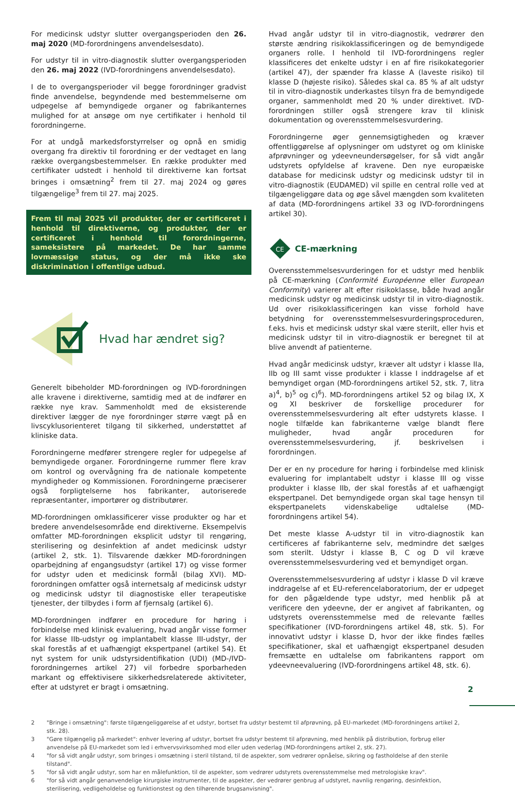For medicinsk udstyr slutter overgangsperioden den 26. maj 2020 (MD-forordningens anvendelsesdato).
For udstyr til in vitro-diagnostik slutter overgangsperioden den 26. maj 2022 (IVD-forordningens anvendelsesdato).
I de to overgangsperioder vil begge forordninger gradvist finde anvendelse, begyndende med bestemmelserne om udpegelse af bemyndigede organer og fabrikanternes mulighed for at ansøge om nye certifikater i henhold til forordningerne.
For at undgå markedsforstyrrelser og opnå en smidig overgang fra direktiv til forordning er der vedtaget en lang række overgangsbestemmelser. En række produkter med certifikater udstedt i henhold til direktiverne kan fortsat bringes i omsætning<sup>2</sup> frem til 27. maj 2024 og gøres tilgængelige<sup>3</sup> frem til 27. maj 2025.
Frem til maj 2025 vil produkter, der er certificeret i henhold til direktiverne, og produkter, der er certificeret i henhold til forordningerne, sameksistere på markedet. De har samme lovmæssige status, og der må ikke ske diskrimination i offentlige udbud.
Hvad har ændret sig?
Generelt bibeholder MD-forordningen og IVD-forordningen alle kravene i direktiverne, samtidig med at de indfører en række nye krav. Sammenholdt med de eksisterende direktiver lægger de nye forordninger større vægt på en livscyklusorienteret tilgang til sikkerhed, understøttet af kliniske data.
Forordningerne medfører strengere regler for udpegelse af bemyndigede organer. Forordningerne rummer flere krav om kontrol og overvågning fra de nationale kompetente myndigheder og Kommissionen. Forordningerne præciserer også forpligtelserne hos fabrikanter, autoriserede repræsentanter, importører og distributører.
MD-forordningen omklassificerer visse produkter og har et bredere anvendelsesområde end direktiverne. Eksempelvis omfatter MD-forordningen eksplicit udstyr til rengøring, sterilisering og desinfektion af andet medicinsk udstyr (artikel 2, stk. 1). Tilsvarende dækker MD-forordningen oparbejdning af engangsudstyr (artikel 17) og visse former for udstyr uden et medicinsk formål (bilag XVI). MD-forordningen omfatter også internetsalg af medicinsk udstyr og medicinsk udstyr til diagnostiske eller terapeutiske tjenester, der tilbydes i form af fjernsalg (artikel 6).
MD-forordningen indfører en procedure for høring i forbindelse med klinisk evaluering, hvad angår visse former for klasse IIb-udstyr og implantabelt klasse III-udstyr, der skal forestås af et uafhængigt ekspertpanel (artikel 54). Et nyt system for unik udstyrsidentifikation (UDI) (MD-/IVD-forordningernes artikel 27) vil forbedre sporbarheden markant og effektivisere sikkerhedsrelaterede aktiviteter, efter at udstyret er bragt i omsætning.
Hvad angår udstyr til in vitro-diagnostik, vedrører den største ændring risikoklassificeringen og de bemyndigede organers rolle. I henhold til IVD-forordningens regler klassificeres det enkelte udstyr i en af fire risikokategorier (artikel 47), der spænder fra klasse A (laveste risiko) til klasse D (højeste risiko). Således skal ca. 85 % af alt udstyr til in vitro-diagnostik underkastes tilsyn fra de bemyndigede organer, sammenholdt med 20 % under direktivet. IVD-forordningen stiller også strengere krav til klinisk dokumentation og overensstemmelsesvurdering.
Forordningerne øger gennemsigtigheden og kræver offentliggørelse af oplysninger om udstyret og om kliniske afprøvninger og ydeevneundersøgelser, for så vidt angår udstyrets opfyldelse af kravene. Den nye europæiske database for medicinsk udstyr og medicinsk udstyr til in vitro-diagnostik (EUDAMED) vil spille en central rolle ved at tilgængeliggøre data og øge såvel mængden som kvaliteten af data (MD-forordningens artikel 33 og IVD-forordningens artikel 30).
CE
CE-mærkning
Overensstemmelsesvurderingen for et udstyr med henblik på CE-mærkning (Conformité Européenne eller European Conformity) varierer alt efter risikoklasse, både hvad angår medicinsk udstyr og medicinsk udstyr til in vitro-diagnostik. Ud over risikoklassificeringen kan visse forhold have betydning for overensstemmelsesvurderingsproceduren, f.eks. hvis et medicinsk udstyr skal være sterilt, eller hvis et medicinsk udstyr til in vitro-diagnostik er beregnet til at blive anvendt af patienterne.
Hvad angår medicinsk udstyr, kræver alt udstyr i klasse IIa, IIb og III samt visse produkter i klasse I inddragelse af et bemyndiget organ (MD-forordningens artikel 52, stk. 7, litra a)<sup>4</sup>, b)<sup>5</sup> og c)<sup>6</sup>). MD-forordningens artikel 52 og bilag IX, X og XI beskriver de forskellige procedurer for overensstemmelsesvurdering alt efter udstyrets klasse. I nogle tilfælde kan fabrikanterne vælge blandt flere muligheder, hvad angår proceduren for overensstemmelsesvurdering, jf. beskrivelsen i forordningen.
Der er en ny procedure for høring i forbindelse med klinisk evaluering for implantabelt udstyr i klasse III og visse produkter i klasse IIb, der skal forestås af et uafhængigt ekspertpanel. Det bemyndigede organ skal tage hensyn til ekspertpanelets videnskabelige udtalelse (MD-forordningens artikel 54).
Det meste klasse A-udstyr til in vitro-diagnostik kan certificeres af fabrikanterne selv, medmindre det sælges som sterilt. Udstyr i klasse B, C og D vil kræve overensstemmelsesvurdering ved et bemyndiget organ.
Overensstemmelsesvurdering af udstyr i klasse D vil kræve inddragelse af et EU-referencelaboratorium, der er udpeget for den pågældende type udstyr, med henblik på at verificere den ydeevne, der er angivet af fabrikanten, og udstyrets overensstemmelse med de relevante fælles specifikationer (IVD-forordningens artikel 48, stk. 5). For innovativt udstyr i klasse D, hvor der ikke findes fælles specifikationer, skal et uafhængigt ekspertpanel desuden fremsætte en udtalelse om fabrikantens rapport om ydeevneevaluering (IVD-forordningens artikel 48, stk. 6).
2 "Bringe i omsætning": første tilgængeliggørelse af et udstyr, bortset fra udstyr bestemt til afprøvning, på EU-markedet (MD-forordningens artikel 2, stk. 28).
3 "Gøre tilgængelig på markedet": enhver levering af udstyr, bortset fra udstyr bestemt til afprøvning, med henblik på distribution, forbrug eller anvendelse på EU-markedet som led i erhvervsvirksomhed mod eller uden vederlag (MD-forordningens artikel 2, stk. 27).
4 "for så vidt angår udstyr, som bringes i omsætning i steril tilstand, til de aspekter, som vedrører opnåelse, sikring og fastholdelse af den sterile tilstand".
5 "for så vidt angår udstyr, som har en målefunktion, til de aspekter, som vedrører udstyrets overensstemmelse med metrologiske krav".
6 "for så vidt angår genanvendelige kirurgiske instrumenter, til de aspekter, der vedrører genbrug af udstyret, navnlig rengøring, desinfektion, sterilisering, vedligeholdelse og funktionstest og den tilhørende brugsanvisning".
2